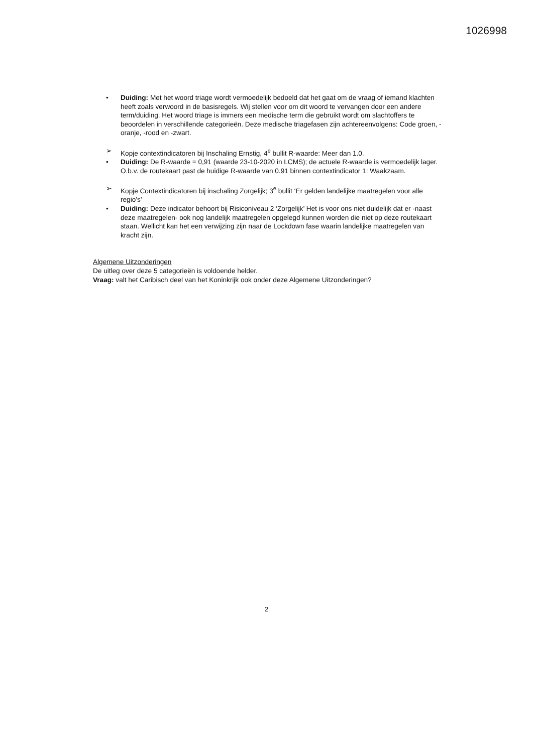1026998
• Duiding: Met het woord triage wordt vermoedelijk bedoeld dat het gaat om de vraag of iemand klachten heeft zoals verwoord in de basisregels. Wij stellen voor om dit woord te vervangen door een andere term/duiding. Het woord triage is immers een medische term die gebruikt wordt om slachtoffers te beoordelen in verschillende categorieën. Deze medische triagefasen zijn achtereenvolgens: Code groen, -oranje, -rood en -zwart.
➢ Kopje contextindicatoren bij Inschaling Ernstig, 4<sup>e</sup> bullit R-waarde: Meer dan 1.0.
• Duiding: De R-waarde = 0,91 (waarde 23-10-2020 in LCMS); de actuele R-waarde is vermoedelijk lager. O.b.v. de routekaart past de huidige R-waarde van 0.91 binnen contextindicator 1: Waakzaam.
➢ Kopje Contextindicatoren bij inschaling Zorgelijk; 3<sup>e</sup> bullit ‘Er gelden landelijke maatregelen voor alle regio’s’
• Duiding: Deze indicator behoort bij Risiconiveau 2 ‘Zorgelijk’ Het is voor ons niet duidelijk dat er -naast deze maatregelen- ook nog landelijk maatregelen opgelegd kunnen worden die niet op deze routekaart staan. Wellicht kan het een verwijzing zijn naar de Lockdown fase waarin landelijke maatregelen van kracht zijn.
Algemene Uitzonderingen
De uitleg over deze 5 categorieën is voldoende helder.
Vraag: valt het Caribisch deel van het Koninkrijk ook onder deze Algemene Uitzonderingen?
2